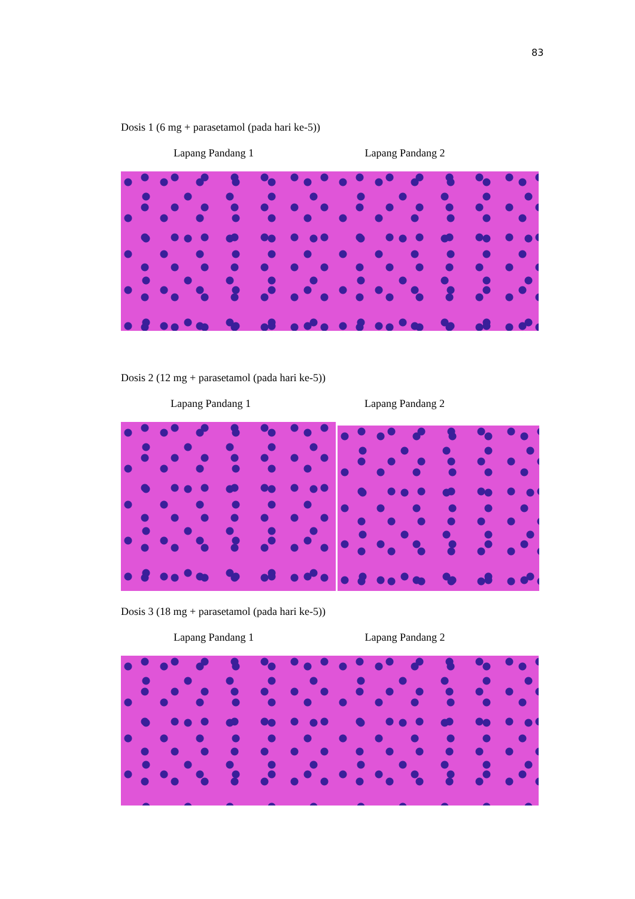83
Dosis 1 (6 mg + parasetamol (pada hari ke-5))
Lapang Pandang 1 Lapang Pandang 2
Dosis 2 (12 mg + parasetamol (pada hari ke-5))
Lapang Pandang 1 Lapang Pandang 2
Dosis 3 (18 mg + parasetamol (pada hari ke-5))
Lapang Pandang 1 Lapang Pandang 2